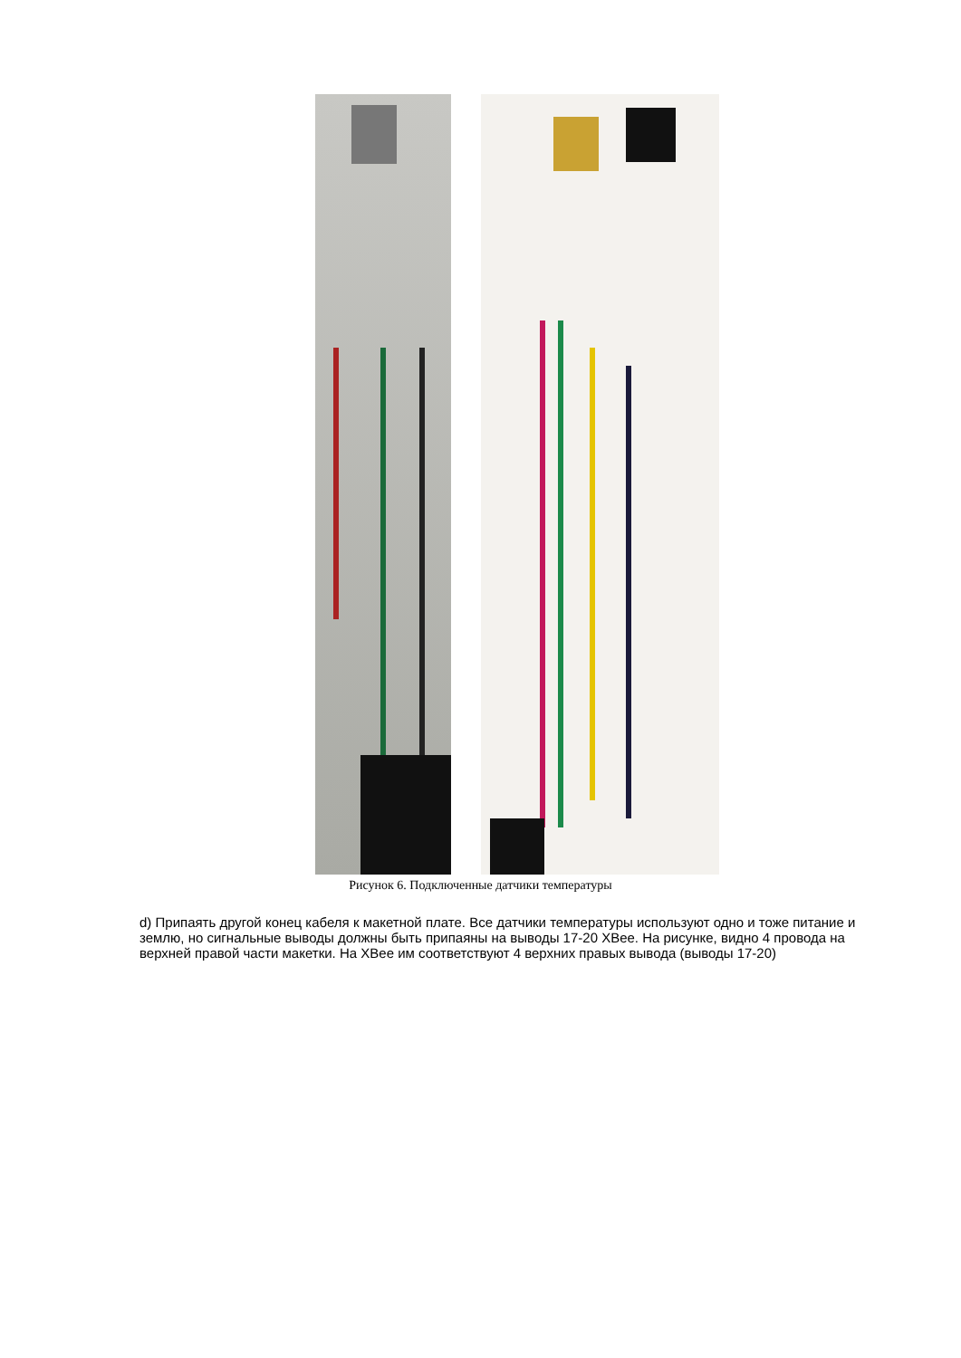Рисунок 6. Подключенные датчики температуры
d) Припаять другой конец кабеля к макетной плате. Все датчики температуры используют одно и тоже питание и землю, но сигнальные выводы должны быть припаяны на выводы 17-20 XBee. На рисунке, видно 4 провода на верхней правой части макетки. На XBee им соответствуют 4 верхних правых вывода (выводы 17-20)